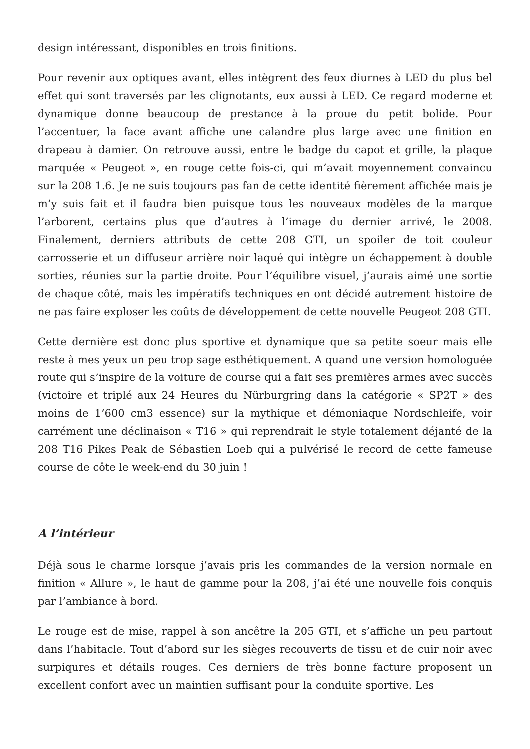design intéressant, disponibles en trois finitions.
Pour revenir aux optiques avant, elles intègrent des feux diurnes à LED du plus bel effet qui sont traversés par les clignotants, eux aussi à LED. Ce regard moderne et dynamique donne beaucoup de prestance à la proue du petit bolide. Pour l’accentuer, la face avant affiche une calandre plus large avec une finition en drapeau à damier. On retrouve aussi, entre le badge du capot et grille, la plaque marquée « Peugeot », en rouge cette fois-ci, qui m’avait moyennement convaincu sur la 208 1.6. Je ne suis toujours pas fan de cette identité fièrement affichée mais je m’y suis fait et il faudra bien puisque tous les nouveaux modèles de la marque l’arborent, certains plus que d’autres à l’image du dernier arrivé, le 2008. Finalement, derniers attributs de cette 208 GTI, un spoiler de toit couleur carrosserie et un diffuseur arrière noir laqué qui intègre un échappement à double sorties, réunies sur la partie droite. Pour l’équilibre visuel, j’aurais aimé une sortie de chaque côté, mais les impératifs techniques en ont décidé autrement histoire de ne pas faire exploser les coûts de développement de cette nouvelle Peugeot 208 GTI.
Cette dernière est donc plus sportive et dynamique que sa petite soeur mais elle reste à mes yeux un peu trop sage esthétiquement. A quand une version homologuée route qui s’inspire de la voiture de course qui a fait ses premières armes avec succès (victoire et triplé aux 24 Heures du Nürburgring dans la catégorie « SP2T » des moins de 1’600 cm3 essence) sur la mythique et démoniaque Nordschleife, voir carrément une déclinaison « T16 » qui reprendrait le style totalement déjanté de la 208 T16 Pikes Peak de Sébastien Loeb qui a pulvérisé le record de cette fameuse course de côte le week-end du 30 juin !
A l’intérieur
Déjà sous le charme lorsque j’avais pris les commandes de la version normale en finition « Allure », le haut de gamme pour la 208, j’ai été une nouvelle fois conquis par l’ambiance à bord.
Le rouge est de mise, rappel à son ancêtre la 205 GTI, et s’affiche un peu partout dans l’habitacle. Tout d’abord sur les sièges recouverts de tissu et de cuir noir avec surpiqures et détails rouges. Ces derniers de très bonne facture proposent un excellent confort avec un maintien suffisant pour la conduite sportive. Les